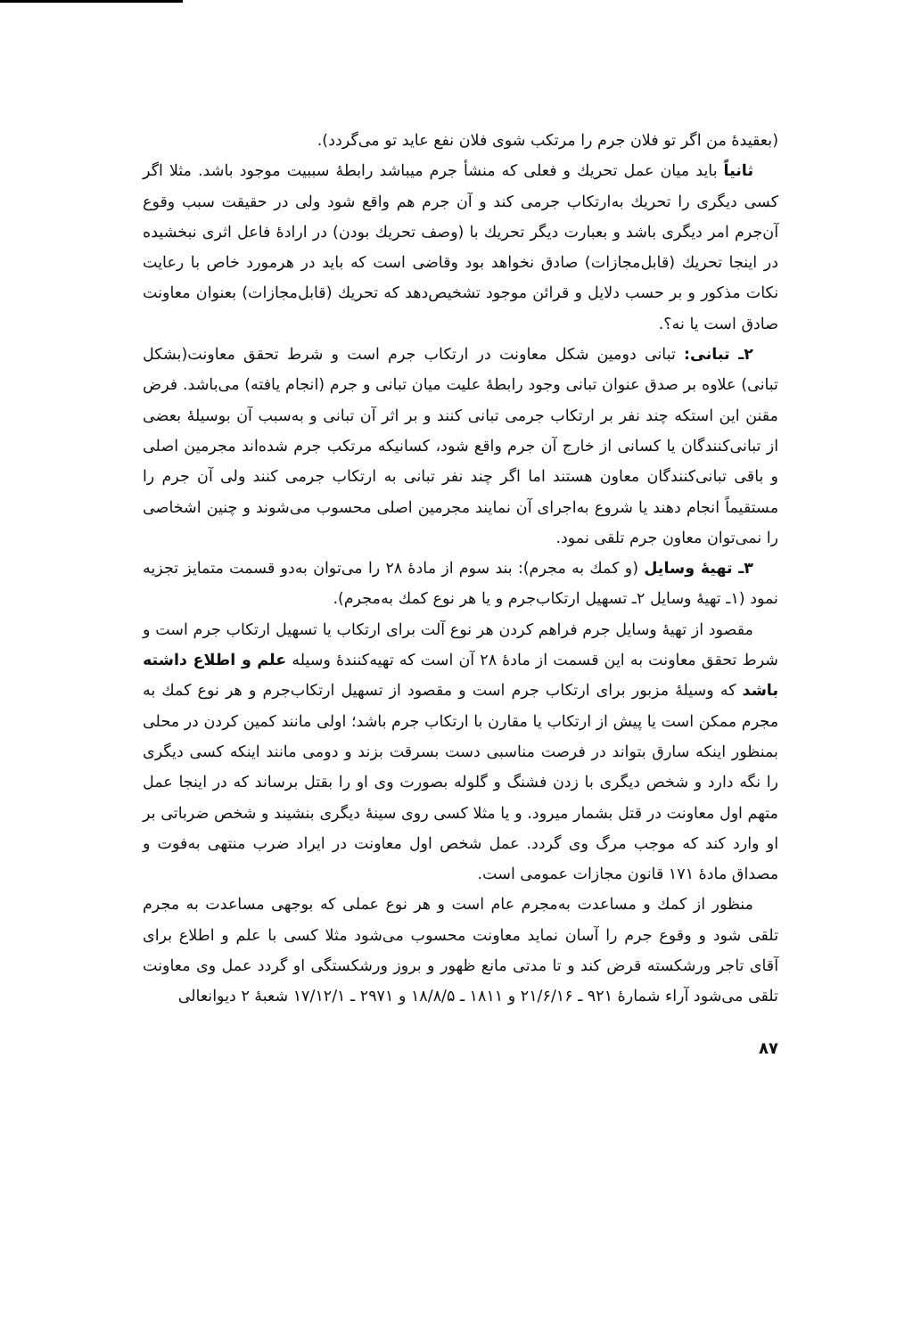(بعقیدهٔ من اگر تو فلان جرم را مرتکب شوی فلان نفع عاید تو می‌گردد).
ثانیاً باید میان عمل تحریك و فعلی که منشأ جرم میباشد رابطهٔ سببیت موجود باشد. مثلا اگر کسی دیگری را تحریك به‌ارتکاب جرمی کند و آن جرم هم واقع شود ولی در حقیقت سبب وقوع آن‌جرم امر دیگری باشد و بعبارت دیگر تحریك با (وصف تحریك بودن) در ارادهٔ فاعل اثری نبخشیده در اینجا تحریك (قابل‌مجازات) صادق نخواهد بود وقاضی است که باید در هرمورد خاص با رعایت نکات مذکور و بر حسب دلایل و قرائن موجود تشخیص‌دهد که تحریك (قابل‌مجازات) بعنوان معاونت صادق است یا نه؟.
۲ـ تبانی: تبانی دومین شکل معاونت در ارتکاب جرم است و شرط تحقق معاونت(بشکل تبانی) علاوه بر صدق عنوان تبانی وجود رابطهٔ علیت میان تبانی و جرم (انجام یافته) می‌باشد. فرض مقنن این استکه چند نفر بر ارتکاب جرمی تبانی کنند و بر اثر آن تبانی و به‌سبب آن بوسیلهٔ بعضی از تبانی‌کنندگان یا کسانی از خارج آن جرم واقع شود، کسانیکه مرتکب جرم شده‌اند مجرمین اصلی و باقی تبانی‌کنندگان معاون هستند اما اگر چند نفر تبانی به ارتکاب جرمی کنند ولی آن جرم را مستقیماً انجام دهند یا شروع به‌اجرای آن نمایند مجرمین اصلی محسوب می‌شوند و چنین اشخاصی را نمی‌توان معاون جرم تلقی نمود.
۳ـ تهیهٔ وسایل (و کمك به مجرم): بند سوم از مادهٔ ۲۸ را می‌توان به‌دو قسمت متمایز تجزیه نمود (۱ـ تهیهٔ وسایل ۲ـ تسهیل ارتکاب‌جرم و یا هر نوع کمك به‌مجرم).
مقصود از تهیهٔ وسایل جرم فراهم کردن هر نوع آلت برای ارتکاب یا تسهیل ارتکاب جرم است و شرط تحقق معاونت به این قسمت از مادهٔ ۲۸ آن است که تهیه‌کنندهٔ وسیله علم و اطلاع داشته باشد که وسیلهٔ مزبور برای ارتکاب جرم است و مقصود از تسهیل ارتکاب‌جرم و هر نوع کمك به مجرم ممکن است یا پیش از ارتکاب یا مقارن با ارتکاب جرم باشد؛ اولی مانند کمین کردن در محلی بمنظور اینکه سارق بتواند در فرصت مناسبی دست بسرقت بزند و دومی مانند اینکه کسی دیگری را نگه دارد و شخص دیگری با زدن فشنگ و گلوله بصورت وی او را بقتل برساند که در اینجا عمل متهم اول معاونت در قتل بشمار میرود. و یا مثلا کسی روی سینهٔ دیگری بنشیند و شخص ضرباتی بر او وارد کند که موجب مرگ وی گردد. عمل شخص اول معاونت در ایراد ضرب منتهی به‌فوت و مصداق مادهٔ ۱۷۱ قانون مجازات عمومی است.
منظور از کمك و مساعدت به‌مجرم عام است و هر نوع عملی که بوجهی مساعدت به مجرم تلقی شود و وقوع جرم را آسان نماید معاونت محسوب می‌شود مثلا کسی با علم و اطلاع برای آقای تاجر ورشکسته قرض کند و تا مدتی مانع ظهور و بروز ورشکستگی او گردد عمل وی معاونت تلقی می‌شود آراء شمارهٔ ۹۲۱ ـ ۲۱/۶/۱۶ و ۱۸۱۱ ـ ۱۸/۸/۵ و ۲۹۷۱ ـ ۱۷/۱۲/۱ شعبهٔ ۲ دیوانعالی
۸۷